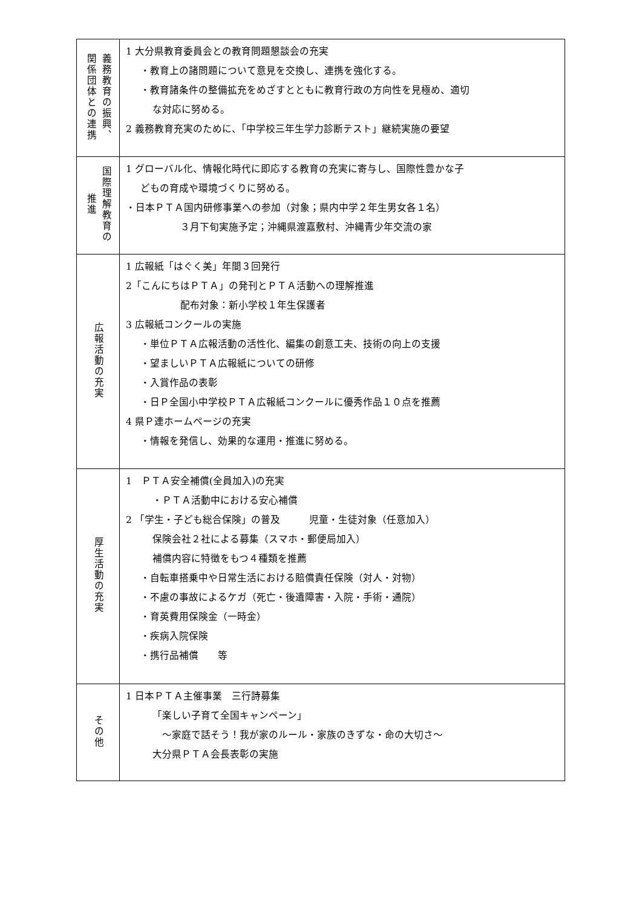| 義務教育の振興、 関係団体との連携 | 1 大分県教育委員会との教育問題懇談会の充実 ・教育上の諸問題について意見を交換し、連携を強化する。 ・教育諸条件の整備拡充をめざすとともに教育行政の方向性を見極め、適切 な対応に努める。 2 義務教育充実のために、「中学校三年生学力診断テスト」継続実施の要望 |
| 国際理解教育の 推進 | 1 グローバル化、情報化時代に即応する教育の充実に寄与し、国際性豊かな子 どもの育成や環境づくりに努める。 ・日本ＰＴＡ国内研修事業への参加（対象；県内中学２年生男女各１名） ３月下旬実施予定；沖縄県渡嘉敷村、沖縄青少年交流の家 |
| 広報活動の充実 | 1 広報紙「はぐく美」年間３回発行 2「こんにちはＰＴＡ」の発刊とＰＴＡ活動への理解推進 配布対象：新小学校１年生保護者 3 広報紙コンクールの実施 ・単位ＰＴＡ広報活動の活性化、編集の創意工夫、技術の向上の支援 ・望ましいＰＴＡ広報紙についての研修 ・入賞作品の表彰 ・日Ｐ全国小中学校ＰＴＡ広報紙コンクールに優秀作品１０点を推薦 4 県Ｐ連ホームページの充実 ・情報を発信し、効果的な運用・推進に努める。 |
| 厚生活動の充実 | 1 ＰＴＡ安全補償(全員加入)の充実 ・ＰＴＡ活動中における安心補償 2 「学生・子ども総合保険」の普及 児童・生徒対象（任意加入） 保険会社２社による募集（スマホ・郵便局加入） 補償内容に特徴をもつ４種類を推薦 ・自転車搭乗中や日常生活における賠償責任保険（対人・対物） ・不慮の事故によるケガ（死亡・後遺障害・入院・手術・通院） ・育英費用保険金（一時金） ・疾病入院保険 ・携行品補償 等 |
| その他 | 1 日本ＰＴＡ主催事業 三行詩募集 「楽しい子育て全国キャンペーン」 ～家庭で話そう！我が家のルール・家族のきずな・命の大切さ～ 大分県ＰＴＡ会長表彰の実施 |